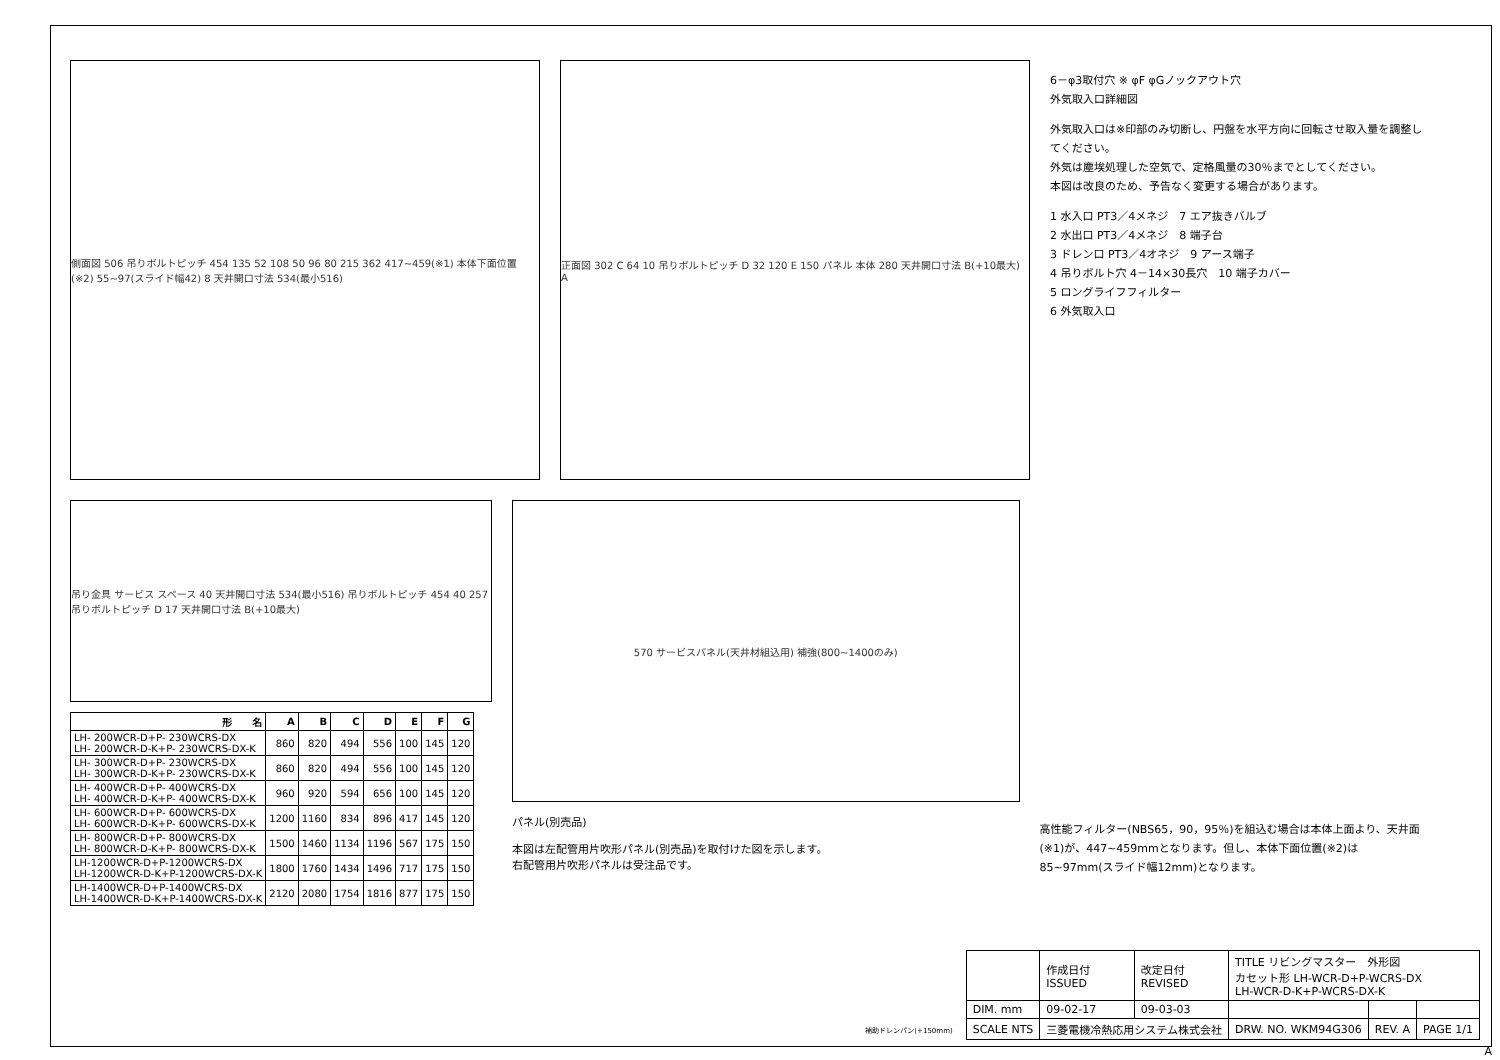側面図 506 吊りボルトピッチ 454 135 52 108 50 96 80 215 362 417~459(※1) 本体下面位置(※2) 55~97(スライド幅42) 8 天井開口寸法 534(最小516)
正面図 302 C 64 10 吊りボルトピッチ D 32 120 E 150 パネル 本体 280 天井開口寸法 B(+10最大) A
6－φ3取付穴 ※ φF φGノックアウト穴
外気取入口詳細図
外気取入口は※印部のみ切断し、円盤を水平方向に回転させ取入量を調整してください。
外気は塵埃処理した空気で、定格風量の30％までとしてください。
本図は改良のため、予告なく変更する場合があります。
1 水入口 PT3／4メネジ　7 エア抜きバルブ
2 水出口 PT3／4メネジ　8 端子台
3 ドレン口 PT3／4オネジ　9 アース端子
4 吊りボルト穴 4－14×30長穴　10 端子カバー
5 ロングライフフィルター
6 外気取入口
吊り金具 サービス スペース 40 天井開口寸法 534(最小516) 吊りボルトピッチ 454 40 257 吊りボルトピッチ D 17 天井開口寸法 B(+10最大)
| 形 名 | A | B | C | D | E | F | G |
| --- | --- | --- | --- | --- | --- | --- | --- |
| LH- 200WCR-D+P- 230WCRS-DX LH- 200WCR-D-K+P- 230WCRS-DX-K | 860 | 820 | 494 | 556 | 100 | 145 | 120 |
| LH- 300WCR-D+P- 230WCRS-DX LH- 300WCR-D-K+P- 230WCRS-DX-K | 860 | 820 | 494 | 556 | 100 | 145 | 120 |
| LH- 400WCR-D+P- 400WCRS-DX LH- 400WCR-D-K+P- 400WCRS-DX-K | 960 | 920 | 594 | 656 | 100 | 145 | 120 |
| LH- 600WCR-D+P- 600WCRS-DX LH- 600WCR-D-K+P- 600WCRS-DX-K | 1200 | 1160 | 834 | 896 | 417 | 145 | 120 |
| LH- 800WCR-D+P- 800WCRS-DX LH- 800WCR-D-K+P- 800WCRS-DX-K | 1500 | 1460 | 1134 | 1196 | 567 | 175 | 150 |
| LH-1200WCR-D+P-1200WCRS-DX LH-1200WCR-D-K+P-1200WCRS-DX-K | 1800 | 1760 | 1434 | 1496 | 717 | 175 | 150 |
| LH-1400WCR-D+P-1400WCRS-DX LH-1400WCR-D-K+P-1400WCRS-DX-K | 2120 | 2080 | 1754 | 1816 | 877 | 175 | 150 |
570 サービスパネル(天井材組込用) 補強(800~1400のみ)
パネル(別売品)
本図は左配管用片吹形パネル(別売品)を取付けた図を示します。
右配管用片吹形パネルは受注品です。
高性能フィルター(NBS65，90，95％)を組込む場合は本体上面より、天井面(※1)が、447~459mmとなります。但し、本体下面位置(※2)は85~97mm(スライド幅12mm)となります。
| | 作成日付 ISSUED | 改定日付 REVISED | TITLE リビングマスター 外形図 カセット形 LH-WCR-D+P-WCRS-DX LH-WCR-D-K+P-WCRS-DX-K | | |
| DIM. mm | 09-02-17 | 09-03-03 | | | |
| SCALE NTS | 三菱電機冷熱応用システム株式会社 | | DRW. NO. WKM94G306 | REV. A | PAGE 1/1 |
補助ドレンパン(+150mm)
A